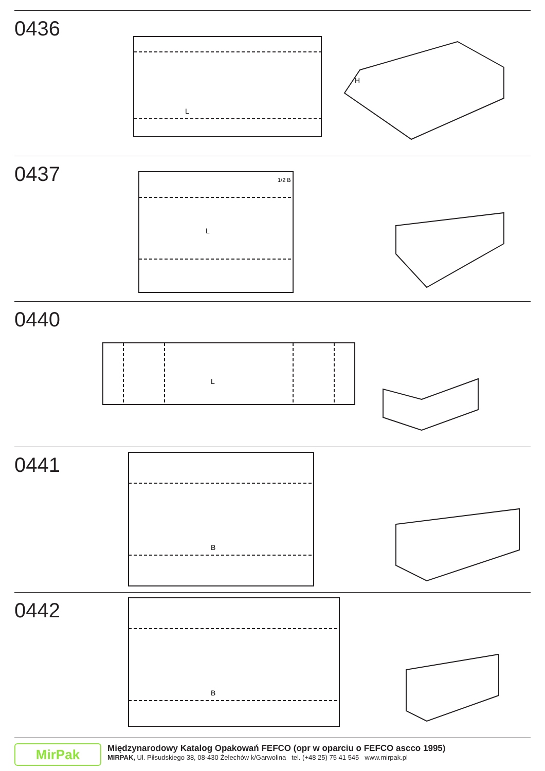0436
L
H
0437
L
1/2 B
0440
L
0441
B
0442
B
MirPak
Międzynarodowy Katalog Opakowań FEFCO (opr w oparciu o FEFCO ascco 1995)
MIRPAK, Ul. Piłsudskiego 38, 08-430 Żelechów k/Garwolina tel. (+48 25) 75 41 545 www.mirpak.pl